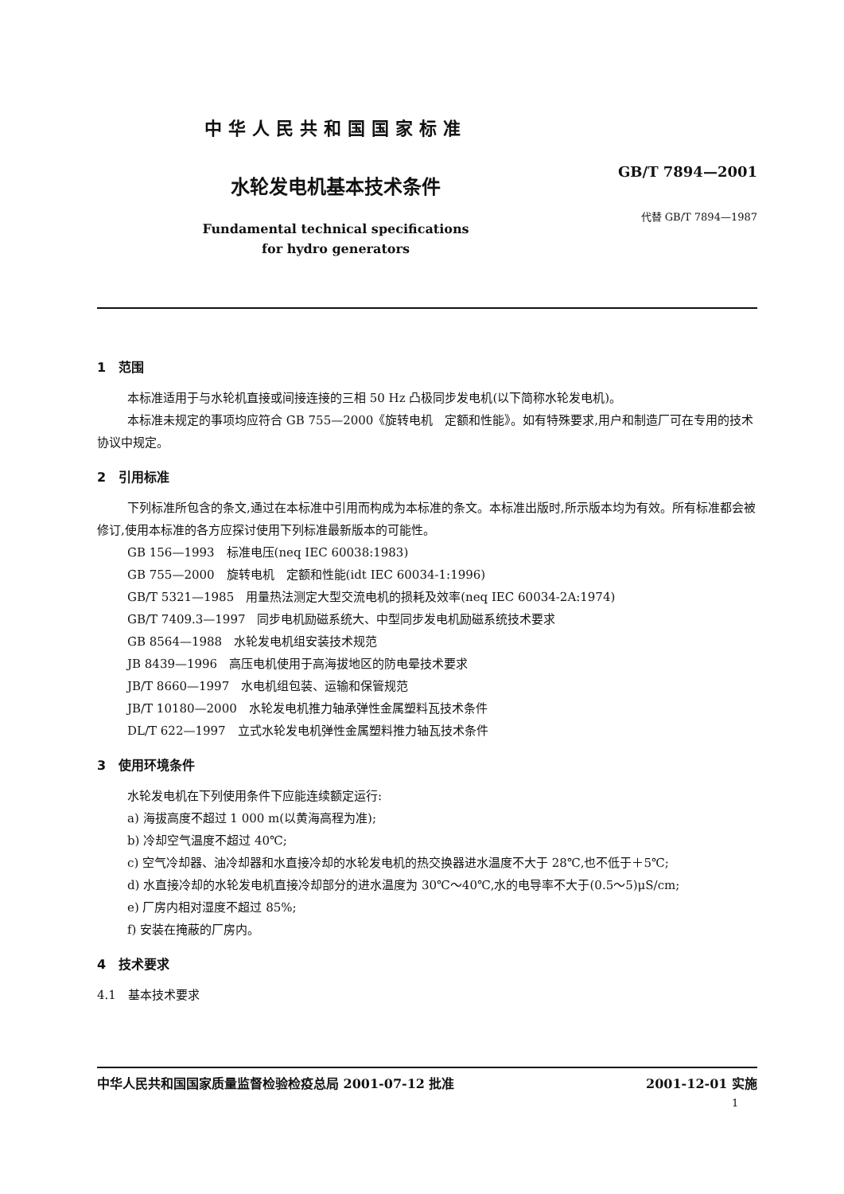中华人民共和国国家标准
水轮发电机基本技术条件
Fundamental technical specifications
for hydro generators
GB/T 7894—2001
代替 GB/T 7894—1987
1　范围
本标准适用于与水轮机直接或间接连接的三相 50 Hz 凸极同步发电机(以下简称水轮发电机)。
本标准未规定的事项均应符合 GB 755—2000《旋转电机　定额和性能》。如有特殊要求,用户和制造厂可在专用的技术协议中规定。
2　引用标准
下列标准所包含的条文,通过在本标准中引用而构成为本标准的条文。本标准出版时,所示版本均为有效。所有标准都会被修订,使用本标准的各方应探讨使用下列标准最新版本的可能性。
GB 156—1993　标准电压(neq IEC 60038:1983)
GB 755—2000　旋转电机　定额和性能(idt IEC 60034-1:1996)
GB/T 5321—1985　用量热法测定大型交流电机的损耗及效率(neq IEC 60034-2A:1974)
GB/T 7409.3—1997　同步电机励磁系统大、中型同步发电机励磁系统技术要求
GB 8564—1988　水轮发电机组安装技术规范
JB 8439—1996　高压电机使用于高海拔地区的防电晕技术要求
JB/T 8660—1997　水电机组包装、运输和保管规范
JB/T 10180—2000　水轮发电机推力轴承弹性金属塑料瓦技术条件
DL/T 622—1997　立式水轮发电机弹性金属塑料推力轴瓦技术条件
3　使用环境条件
水轮发电机在下列使用条件下应能连续额定运行:
a) 海拔高度不超过 1 000 m(以黄海高程为准);
b) 冷却空气温度不超过 40℃;
c) 空气冷却器、油冷却器和水直接冷却的水轮发电机的热交换器进水温度不大于 28℃,也不低于＋5℃;
d) 水直接冷却的水轮发电机直接冷却部分的进水温度为 30℃～40℃,水的电导率不大于(0.5～5)μS/cm;
e) 厂房内相对湿度不超过 85%;
f) 安装在掩蔽的厂房内。
4　技术要求
4.1　基本技术要求
中华人民共和国国家质量监督检验检疫总局 2001-07-12 批准 2001-12-01 实施
1